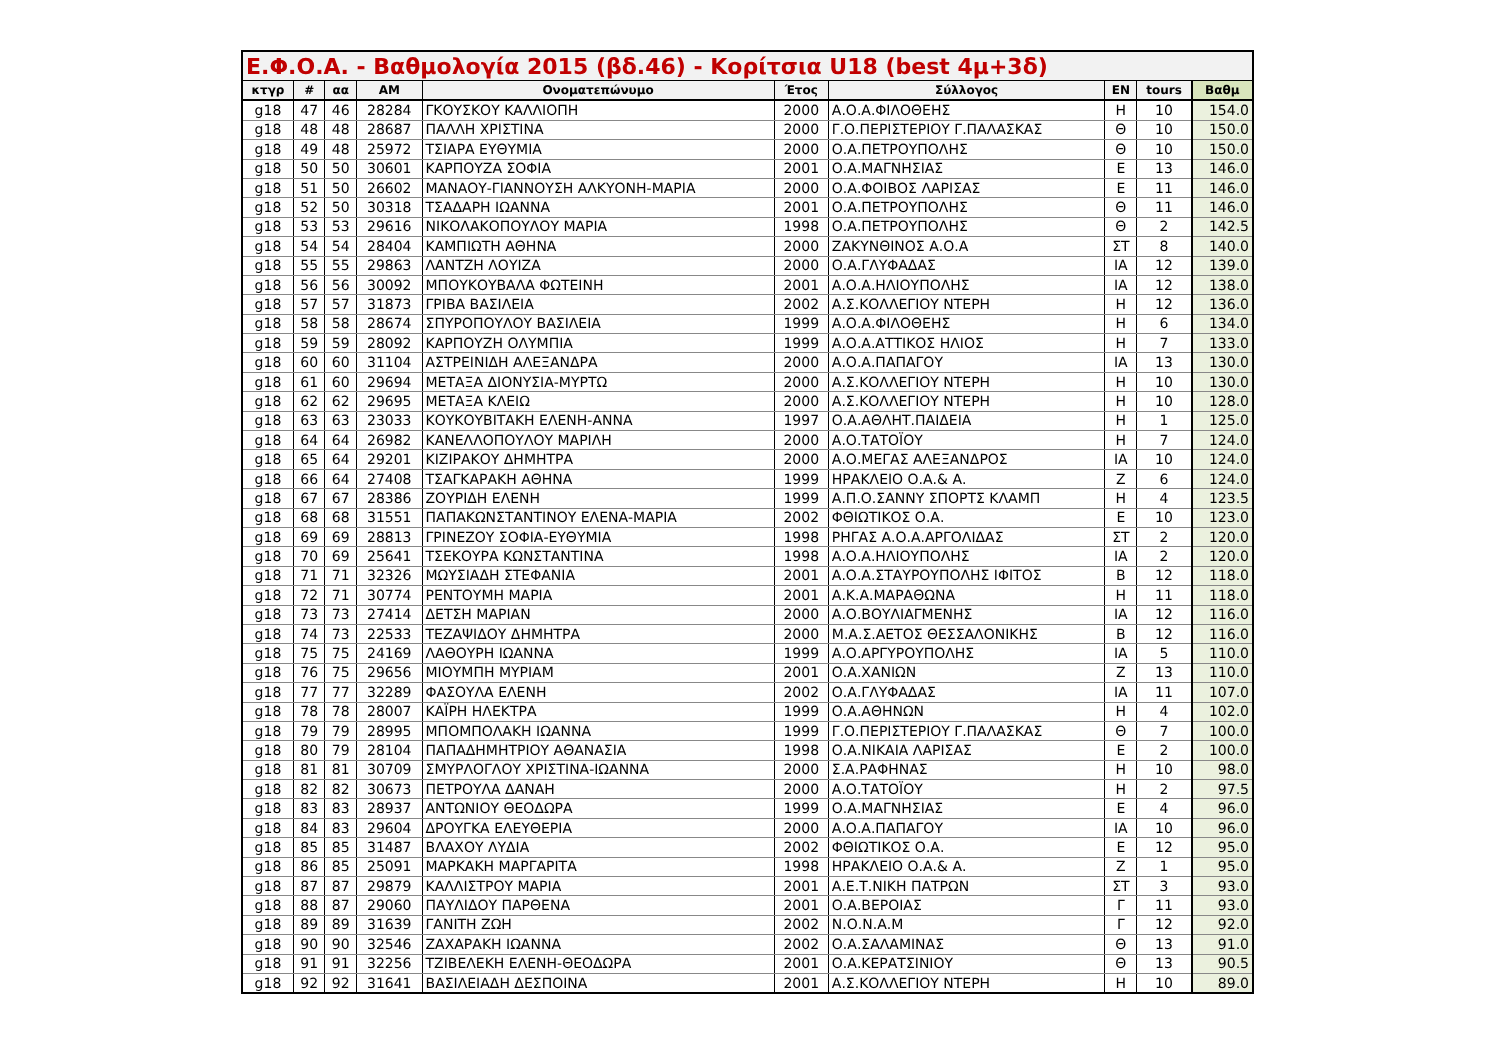| Ε.Φ.Ο.Α. - Βαθμολογία 2015 (βδ.46) - Κορίτσια U18 (best 4μ+3δ) | | | | | | | | | |
| --- | --- | --- | --- | --- | --- | --- | --- | --- | --- |
| κτγρ | # | αα | ΑΜ | Ονοματεπώνυμο | Έτος | Σύλλογος | ΕΝ | tours | Βαθμ |
| g18 | 47 | 46 | 28284 | ΓΚΟΥΣΚΟΥ ΚΑΛΛΙΟΠΗ | 2000 | Α.Ο.Α.ΦΙΛΟΘΕΗΣ | Η | 10 | 154.0 |
| g18 | 48 | 48 | 28687 | ΠΑΛΛΗ ΧΡΙΣΤΙΝΑ | 2000 | Γ.Ο.ΠΕΡΙΣΤΕΡΙΟΥ Γ.ΠΑΛΑΣΚΑΣ | Θ | 10 | 150.0 |
| g18 | 49 | 48 | 25972 | ΤΣΙΑΡΑ ΕΥΘΥΜΙΑ | 2000 | Ο.Α.ΠΕΤΡΟΥΠΟΛΗΣ | Θ | 10 | 150.0 |
| g18 | 50 | 50 | 30601 | ΚΑΡΠΟΥΖΑ ΣΟΦΙΑ | 2001 | Ο.Α.ΜΑΓΝΗΣΙΑΣ | Ε | 13 | 146.0 |
| g18 | 51 | 50 | 26602 | ΜΑΝΑΟΥ-ΓΙΑΝΝΟΥΣΗ ΑΛΚΥΟΝΗ-ΜΑΡΙΑ | 2000 | Ο.Α.ΦΟΙΒΟΣ ΛΑΡΙΣΑΣ | Ε | 11 | 146.0 |
| g18 | 52 | 50 | 30318 | ΤΣΑΔΑΡΗ ΙΩΑΝΝΑ | 2001 | Ο.Α.ΠΕΤΡΟΥΠΟΛΗΣ | Θ | 11 | 146.0 |
| g18 | 53 | 53 | 29616 | ΝΙΚΟΛΑΚΟΠΟΥΛΟΥ ΜΑΡΙΑ | 1998 | Ο.Α.ΠΕΤΡΟΥΠΟΛΗΣ | Θ | 2 | 142.5 |
| g18 | 54 | 54 | 28404 | ΚΑΜΠΙΩΤΗ ΑΘΗΝΑ | 2000 | ΖΑΚΥΝΘΙΝΟΣ Α.Ο.Α | ΣΤ | 8 | 140.0 |
| g18 | 55 | 55 | 29863 | ΛΑΝΤΖΗ ΛΟΥΙΖΑ | 2000 | Ο.Α.ΓΛΥΦΑΔΑΣ | ΙΑ | 12 | 139.0 |
| g18 | 56 | 56 | 30092 | ΜΠΟΥΚΟΥΒΑΛΑ ΦΩΤΕΙΝΗ | 2001 | Α.Ο.Α.ΗΛΙΟΥΠΟΛΗΣ | ΙΑ | 12 | 138.0 |
| g18 | 57 | 57 | 31873 | ΓΡΙΒΑ ΒΑΣΙΛΕΙΑ | 2002 | Α.Σ.ΚΟΛΛΕΓΙΟΥ ΝΤΕΡΗ | Η | 12 | 136.0 |
| g18 | 58 | 58 | 28674 | ΣΠΥΡΟΠΟΥΛΟΥ ΒΑΣΙΛΕΙΑ | 1999 | Α.Ο.Α.ΦΙΛΟΘΕΗΣ | Η | 6 | 134.0 |
| g18 | 59 | 59 | 28092 | ΚΑΡΠΟΥΖΗ ΟΛΥΜΠΙΑ | 1999 | Α.Ο.Α.ΑΤΤΙΚΟΣ ΗΛΙΟΣ | Η | 7 | 133.0 |
| g18 | 60 | 60 | 31104 | ΑΣΤΡΕΙΝΙΔΗ ΑΛΕΞΑΝΔΡΑ | 2000 | Α.Ο.Α.ΠΑΠΑΓΟΥ | ΙΑ | 13 | 130.0 |
| g18 | 61 | 60 | 29694 | ΜΕΤΑΞΑ ΔΙΟΝΥΣΙΑ-ΜΥΡΤΩ | 2000 | Α.Σ.ΚΟΛΛΕΓΙΟΥ ΝΤΕΡΗ | Η | 10 | 130.0 |
| g18 | 62 | 62 | 29695 | ΜΕΤΑΞΑ ΚΛΕΙΩ | 2000 | Α.Σ.ΚΟΛΛΕΓΙΟΥ ΝΤΕΡΗ | Η | 10 | 128.0 |
| g18 | 63 | 63 | 23033 | ΚΟΥΚΟΥΒΙΤΑΚΗ ΕΛΕΝΗ-ΑΝΝΑ | 1997 | Ο.Α.ΑΘΛΗΤ.ΠΑΙΔΕΙΑ | Η | 1 | 125.0 |
| g18 | 64 | 64 | 26982 | ΚΑΝΕΛΛΟΠΟΥΛΟΥ ΜΑΡΙΛΗ | 2000 | Α.Ο.ΤΑΤΟΪΟΥ | Η | 7 | 124.0 |
| g18 | 65 | 64 | 29201 | ΚΙΖΙΡΑΚΟΥ ΔΗΜΗΤΡΑ | 2000 | Α.Ο.ΜΕΓΑΣ ΑΛΕΞΑΝΔΡΟΣ | ΙΑ | 10 | 124.0 |
| g18 | 66 | 64 | 27408 | ΤΣΑΓΚΑΡΑΚΗ ΑΘΗΝΑ | 1999 | ΗΡΑΚΛΕΙΟ Ο.Α.& Α. | Ζ | 6 | 124.0 |
| g18 | 67 | 67 | 28386 | ΖΟΥΡΙΔΗ ΕΛΕΝΗ | 1999 | Α.Π.Ο.ΣΑΝΝΥ ΣΠΟΡΤΣ ΚΛΑΜΠ | Η | 4 | 123.5 |
| g18 | 68 | 68 | 31551 | ΠΑΠΑΚΩΝΣΤΑΝΤΙΝΟΥ ΕΛΕΝΑ-ΜΑΡΙΑ | 2002 | ΦΘΙΩΤΙΚΟΣ Ο.Α. | Ε | 10 | 123.0 |
| g18 | 69 | 69 | 28813 | ΓΡΙΝΕΖΟΥ ΣΟΦΙΑ-ΕΥΘΥΜΙΑ | 1998 | ΡΗΓΑΣ Α.Ο.Α.ΑΡΓΟΛΙΔΑΣ | ΣΤ | 2 | 120.0 |
| g18 | 70 | 69 | 25641 | ΤΣΕΚΟΥΡΑ ΚΩΝΣΤΑΝΤΙΝΑ | 1998 | Α.Ο.Α.ΗΛΙΟΥΠΟΛΗΣ | ΙΑ | 2 | 120.0 |
| g18 | 71 | 71 | 32326 | ΜΩΥΣΙΑΔΗ ΣΤΕΦΑΝΙΑ | 2001 | Α.Ο.Α.ΣΤΑΥΡΟΥΠΟΛΗΣ ΙΦΙΤΟΣ | Β | 12 | 118.0 |
| g18 | 72 | 71 | 30774 | ΡΕΝΤΟΥΜΗ ΜΑΡΙΑ | 2001 | Α.Κ.Α.ΜΑΡΑΘΩΝΑ | Η | 11 | 118.0 |
| g18 | 73 | 73 | 27414 | ΔΕΤΣΗ ΜΑΡΙΑΝ | 2000 | Α.Ο.ΒΟΥΛΙΑΓΜΕΝΗΣ | ΙΑ | 12 | 116.0 |
| g18 | 74 | 73 | 22533 | ΤΕΖΑΨΙΔΟΥ ΔΗΜΗΤΡΑ | 2000 | Μ.Α.Σ.ΑΕΤΟΣ ΘΕΣΣΑΛΟΝΙΚΗΣ | Β | 12 | 116.0 |
| g18 | 75 | 75 | 24169 | ΛΑΘΟΥΡΗ ΙΩΑΝΝΑ | 1999 | Α.Ο.ΑΡΓΥΡΟΥΠΟΛΗΣ | ΙΑ | 5 | 110.0 |
| g18 | 76 | 75 | 29656 | ΜΙΟΥΜΠΗ ΜΥΡΙΑΜ | 2001 | Ο.Α.ΧΑΝΙΩΝ | Ζ | 13 | 110.0 |
| g18 | 77 | 77 | 32289 | ΦΑΣΟΥΛΑ ΕΛΕΝΗ | 2002 | Ο.Α.ΓΛΥΦΑΔΑΣ | ΙΑ | 11 | 107.0 |
| g18 | 78 | 78 | 28007 | ΚΑΪΡΗ ΗΛΕΚΤΡΑ | 1999 | Ο.Α.ΑΘΗΝΩΝ | Η | 4 | 102.0 |
| g18 | 79 | 79 | 28995 | ΜΠΟΜΠΟΛΑΚΗ ΙΩΑΝΝΑ | 1999 | Γ.Ο.ΠΕΡΙΣΤΕΡΙΟΥ Γ.ΠΑΛΑΣΚΑΣ | Θ | 7 | 100.0 |
| g18 | 80 | 79 | 28104 | ΠΑΠΑΔΗΜΗΤΡΙΟΥ ΑΘΑΝΑΣΙΑ | 1998 | Ο.Α.ΝΙΚΑΙΑ ΛΑΡΙΣΑΣ | Ε | 2 | 100.0 |
| g18 | 81 | 81 | 30709 | ΣΜΥΡΛΟΓΛΟΥ ΧΡΙΣΤΙΝΑ-ΙΩΑΝΝΑ | 2000 | Σ.Α.ΡΑΦΗΝΑΣ | Η | 10 | 98.0 |
| g18 | 82 | 82 | 30673 | ΠΕΤΡΟΥΛΑ ΔΑΝΑΗ | 2000 | Α.Ο.ΤΑΤΟΪΟΥ | Η | 2 | 97.5 |
| g18 | 83 | 83 | 28937 | ΑΝΤΩΝΙΟΥ ΘΕΟΔΩΡΑ | 1999 | Ο.Α.ΜΑΓΝΗΣΙΑΣ | Ε | 4 | 96.0 |
| g18 | 84 | 83 | 29604 | ΔΡΟΥΓΚΑ ΕΛΕΥΘΕΡΙΑ | 2000 | Α.Ο.Α.ΠΑΠΑΓΟΥ | ΙΑ | 10 | 96.0 |
| g18 | 85 | 85 | 31487 | ΒΛΑΧΟΥ ΛΥΔΙΑ | 2002 | ΦΘΙΩΤΙΚΟΣ Ο.Α. | Ε | 12 | 95.0 |
| g18 | 86 | 85 | 25091 | ΜΑΡΚΑΚΗ ΜΑΡΓΑΡΙΤΑ | 1998 | ΗΡΑΚΛΕΙΟ Ο.Α.& Α. | Ζ | 1 | 95.0 |
| g18 | 87 | 87 | 29879 | ΚΑΛΛΙΣΤΡΟΥ ΜΑΡΙΑ | 2001 | Α.Ε.Τ.ΝΙΚΗ ΠΑΤΡΩΝ | ΣΤ | 3 | 93.0 |
| g18 | 88 | 87 | 29060 | ΠΑΥΛΙΔΟΥ ΠΑΡΘΕΝΑ | 2001 | Ο.Α.ΒΕΡΟΙΑΣ | Γ | 11 | 93.0 |
| g18 | 89 | 89 | 31639 | ΓΑΝΙΤΗ ΖΩΗ | 2002 | Ν.Ο.Ν.Α.Μ | Γ | 12 | 92.0 |
| g18 | 90 | 90 | 32546 | ΖΑΧΑΡΑΚΗ ΙΩΑΝΝΑ | 2002 | Ο.Α.ΣΑΛΑΜΙΝΑΣ | Θ | 13 | 91.0 |
| g18 | 91 | 91 | 32256 | ΤΖΙΒΕΛΕΚΗ ΕΛΕΝΗ-ΘΕΟΔΩΡΑ | 2001 | Ο.Α.ΚΕΡΑΤΣΙΝΙΟΥ | Θ | 13 | 90.5 |
| g18 | 92 | 92 | 31641 | ΒΑΣΙΛΕΙΑΔΗ ΔΕΣΠΟΙΝΑ | 2001 | Α.Σ.ΚΟΛΛΕΓΙΟΥ ΝΤΕΡΗ | Η | 10 | 89.0 |